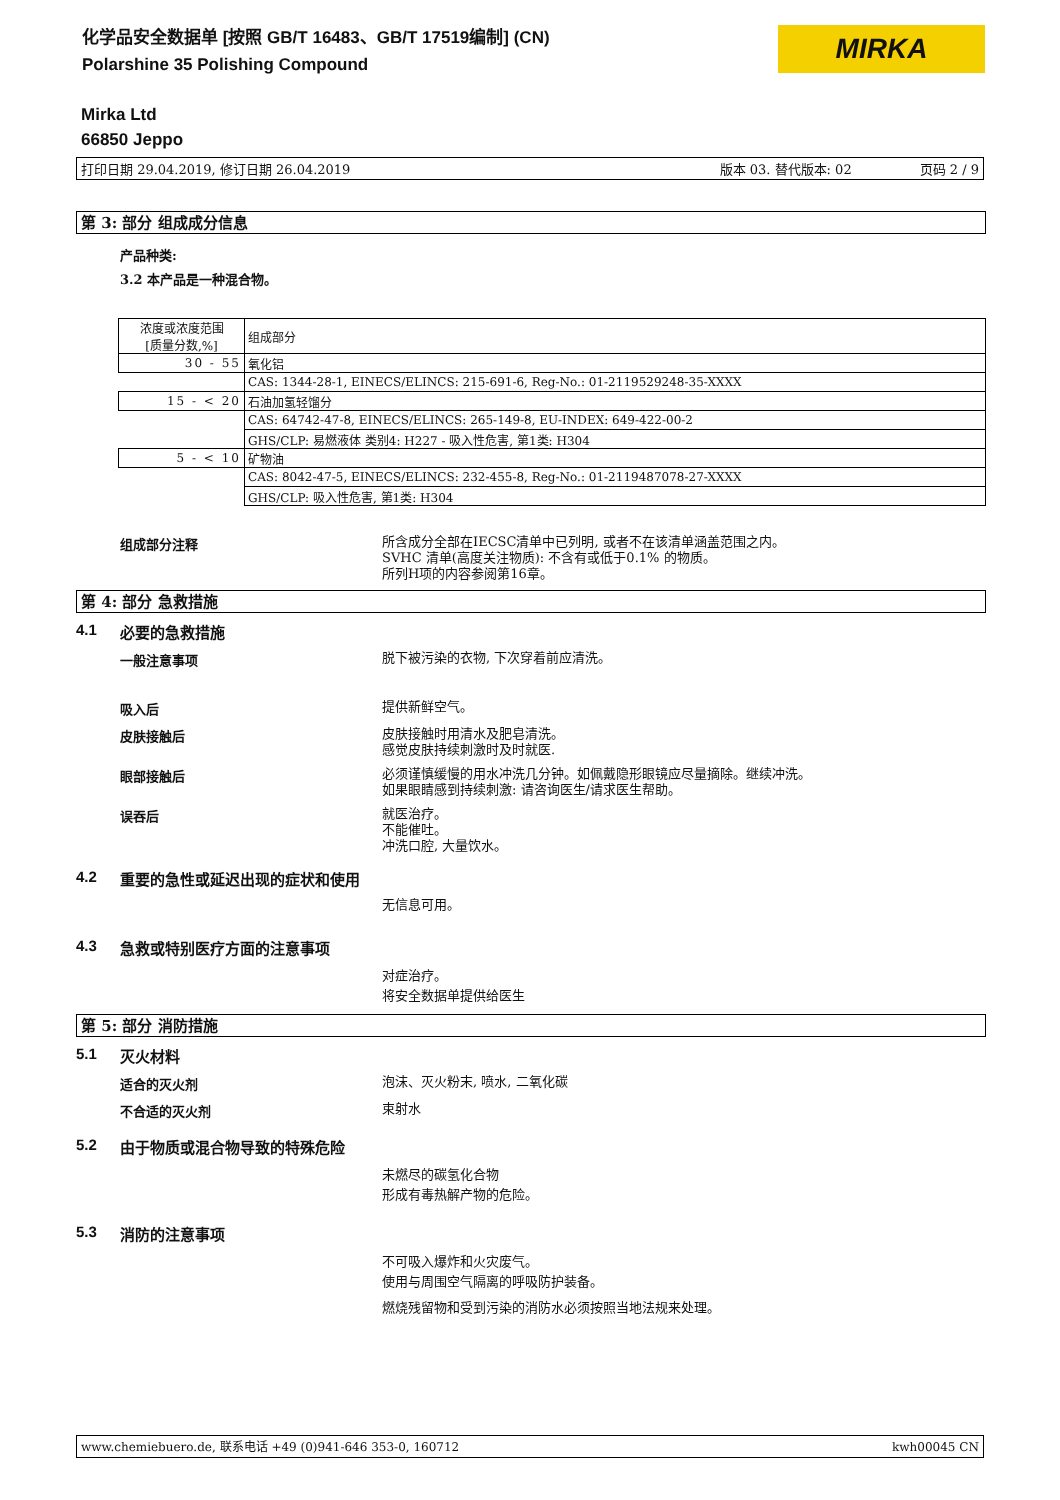化学品安全数据单 [按照 GB/T 16483、GB/T 17519编制] (CN)
Polarshine 35 Polishing Compound
MIRKA
Mirka Ltd
66850 Jeppo
打印日期 29.04.2019, 修订日期 26.04.2019 版本 03. 替代版本: 02 页码 2 / 9
第 3: 部分 组成成分信息
产品种类:
3.2 本产品是一种混合物。
| 浓度或浓度范围 [质量分数,%] | 组成部分 |
| 30 - 55 | 氧化铝 |
| | CAS: 1344-28-1, EINECS/ELINCS: 215-691-6, Reg-No.: 01-2119529248-35-XXXX |
| 15 - < 20 | 石油加氢轻馏分 |
| | CAS: 64742-47-8, EINECS/ELINCS: 265-149-8, EU-INDEX: 649-422-00-2 |
| | GHS/CLP: 易燃液体 类别4: H227 - 吸入性危害, 第1类: H304 |
| 5 - < 10 | 矿物油 |
| | CAS: 8042-47-5, EINECS/ELINCS: 232-455-8, Reg-No.: 01-2119487078-27-XXXX |
| | GHS/CLP: 吸入性危害, 第1类: H304 |
组成部分注释
所含成分全部在IECSC清单中已列明, 或者不在该清单涵盖范围之内。
SVHC 清单(高度关注物质): 不含有或低于0.1% 的物质。
所列H项的内容参阅第16章。
第 4: 部分 急救措施
4.1 必要的急救措施
一般注意事项
脱下被污染的衣物, 下次穿着前应清洗。
吸入后
提供新鲜空气。
皮肤接触后
皮肤接触时用清水及肥皂清洗。
感觉皮肤持续刺激时及时就医.
眼部接触后
必须谨慎缓慢的用水冲洗几分钟。如佩戴隐形眼镜应尽量摘除。继续冲洗。
如果眼睛感到持续刺激: 请咨询医生/请求医生帮助。
误吞后
就医治疗。
不能催吐。
冲洗口腔, 大量饮水。
4.2 重要的急性或延迟出现的症状和使用
无信息可用。
4.3 急救或特别医疗方面的注意事项
对症治疗。
将安全数据单提供给医生
第 5: 部分 消防措施
5.1 灭火材料
适合的灭火剂
泡沫、灭火粉末, 喷水, 二氧化碳
不合适的灭火剂
束射水
5.2 由于物质或混合物导致的特殊危险
未燃尽的碳氢化合物
形成有毒热解产物的危险。
5.3 消防的注意事项
不可吸入爆炸和火灾废气。
使用与周围空气隔离的呼吸防护装备。
燃烧残留物和受到污染的消防水必须按照当地法规来处理。
www.chemiebuero.de, 联系电话 +49 (0)941-646 353-0, 160712 kwh00045 CN